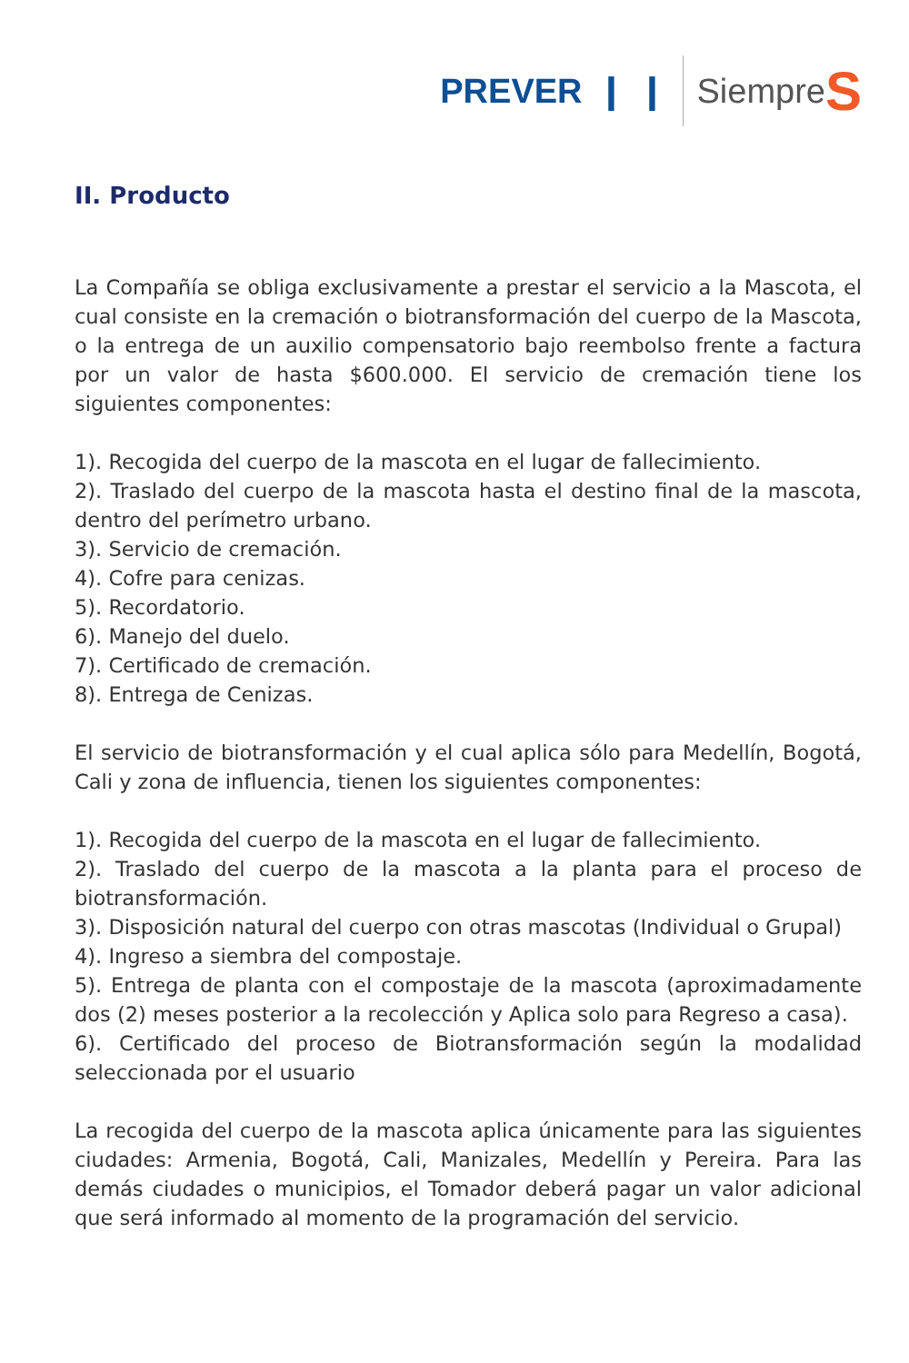PREVER ❙ ❙ Siempre S
II. Producto
La Compañía se obliga exclusivamente a prestar el servicio a la Mascota, el cual consiste en la cremación o biotransformación del cuerpo de la Mascota, o la entrega de un auxilio compensatorio bajo reembolso frente a factura por un valor de hasta $600.000. El servicio de cremación tiene los siguientes componentes:
1). Recogida del cuerpo de la mascota en el lugar de fallecimiento.
2). Traslado del cuerpo de la mascota hasta el destino final de la mascota, dentro del perímetro urbano.
3). Servicio de cremación.
4). Cofre para cenizas.
5). Recordatorio.
6). Manejo del duelo.
7). Certificado de cremación.
8). Entrega de Cenizas.
El servicio de biotransformación y el cual aplica sólo para Medellín, Bogotá, Cali y zona de influencia, tienen los siguientes componentes:
1). Recogida del cuerpo de la mascota en el lugar de fallecimiento.
2). Traslado del cuerpo de la mascota a la planta para el proceso de biotransformación.
3). Disposición natural del cuerpo con otras mascotas (Individual o Grupal)
4). Ingreso a siembra del compostaje.
5). Entrega de planta con el compostaje de la mascota (aproximadamente dos (2) meses posterior a la recolección y Aplica solo para Regreso a casa).
6). Certificado del proceso de Biotransformación según la modalidad seleccionada por el usuario
La recogida del cuerpo de la mascota aplica únicamente para las siguientes ciudades: Armenia, Bogotá, Cali, Manizales, Medellín y Pereira. Para las demás ciudades o municipios, el Tomador deberá pagar un valor adicional que será informado al momento de la programación del servicio.